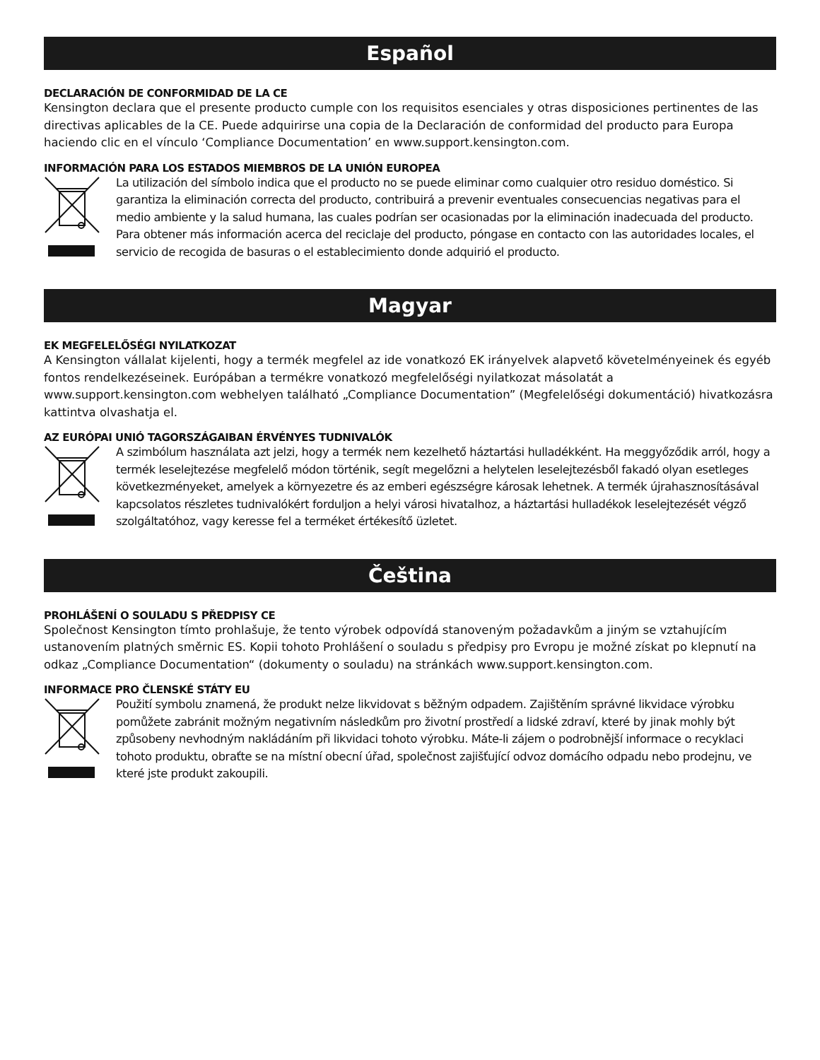Español
DECLARACIÓN DE CONFORMIDAD DE LA CE
Kensington declara que el presente producto cumple con los requisitos esenciales y otras disposiciones pertinentes de las directivas aplicables de la CE. Puede adquirirse una copia de la Declaración de conformidad del producto para Europa haciendo clic en el vínculo ‘Compliance Documentation’ en www.support.kensington.com.
INFORMACIÓN PARA LOS ESTADOS MIEMBROS DE LA UNIÓN EUROPEA
La utilización del símbolo indica que el producto no se puede eliminar como cualquier otro residuo doméstico. Si garantiza la eliminación correcta del producto, contribuirá a prevenir eventuales consecuencias negativas para el medio ambiente y la salud humana, las cuales podrían ser ocasionadas por la eliminación inadecuada del producto. Para obtener más información acerca del reciclaje del producto, póngase en contacto con las autoridades locales, el servicio de recogida de basuras o el establecimiento donde adquirió el producto.
Magyar
EK MEGFELELŐSÉGI NYILATKOZAT
A Kensington vállalat kijelenti, hogy a termék megfelel az ide vonatkozó EK irányelvek alapvető követelményeinek és egyéb fontos rendelkezéseinek. Európában a termékre vonatkozó megfelelőségi nyilatkozat másolatát a www.support.kensington.com webhelyen található „Compliance Documentation” (Megfelelőségi dokumentáció) hivatkozásra kattintva olvashatja el.
AZ EURÓPAI UNIÓ TAGORSZÁGAIBAN ÉRVÉNYES TUDNIVALÓK
A szimbólum használata azt jelzi, hogy a termék nem kezelhető háztartási hulladékként. Ha meggyőződik arról, hogy a termék leselejtezése megfelelő módon történik, segít megelőzni a helytelen leselejtezésből fakadó olyan esetleges következményeket, amelyek a környezetre és az emberi egészségre károsak lehetnek. A termék újrahasznosításával kapcsolatos részletes tudnivalókért forduljon a helyi városi hivatalhoz, a háztartási hulladékok leselejtezését végző szolgáltatóhoz, vagy keresse fel a terméket értékesítő üzletet.
Čeština
PROHLÁŠENÍ O SOULADU S PŘEDPISY CE
Společnost Kensington tímto prohlašuje, že tento výrobek odpovídá stanoveným požadavkům a jiným se vztahujícím ustanovením platných směrnic ES. Kopii tohoto Prohlášení o souladu s předpisy pro Evropu je možné získat po klepnutí na odkaz „Compliance Documentation“ (dokumenty o souladu) na stránkách www.support.kensington.com.
INFORMACE PRO ČLENSKÉ STÁTY EU
Použití symbolu znamená, že produkt nelze likvidovat s běžným odpadem. Zajištěním správné likvidace výrobku pomůžete zabránit možným negativním následkům pro životní prostředí a lidské zdraví, které by jinak mohly být způsobeny nevhodným nakládáním při likvidaci tohoto výrobku. Máte-li zájem o podrobnější informace o recyklaci tohoto produktu, obraťte se na místní obecní úřad, společnost zajišťující odvoz domácího odpadu nebo prodejnu, ve které jste produkt zakoupili.